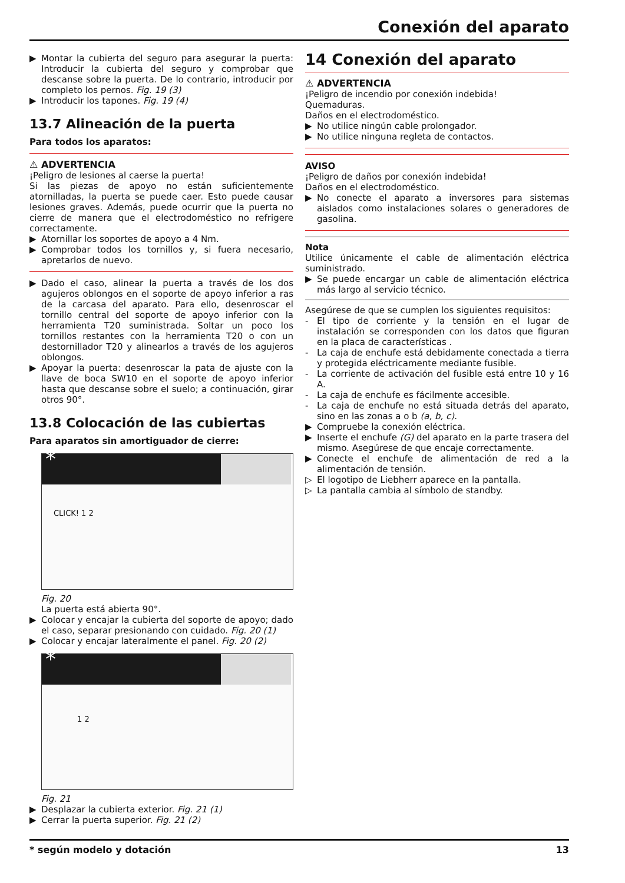Conexión del aparato
▶ Montar la cubierta del seguro para asegurar la puerta: Introducir la cubierta del seguro y comprobar que descanse sobre la puerta. De lo contrario, introducir por completo los pernos. Fig. 19 (3)
▶ Introducir los tapones. Fig. 19 (4)
13.7 Alineación de la puerta
Para todos los aparatos:
⚠ ADVERTENCIA
¡Peligro de lesiones al caerse la puerta!
Si las piezas de apoyo no están suficientemente atornilladas, la puerta se puede caer. Esto puede causar lesiones graves. Además, puede ocurrir que la puerta no cierre de manera que el electrodoméstico no refrigere correctamente.
▶ Atornillar los soportes de apoyo a 4 Nm.
▶ Comprobar todos los tornillos y, si fuera necesario, apretarlos de nuevo.
▶ Dado el caso, alinear la puerta a través de los dos agujeros oblongos en el soporte de apoyo inferior a ras de la carcasa del aparato. Para ello, desenroscar el tornillo central del soporte de apoyo inferior con la herramienta T20 suministrada. Soltar un poco los tornillos restantes con la herramienta T20 o con un destornillador T20 y alinearlos a través de los agujeros oblongos.
▶ Apoyar la puerta: desenroscar la pata de ajuste con la llave de boca SW10 en el soporte de apoyo inferior hasta que descanse sobre el suelo; a continuación, girar otros 90°.
13.8 Colocación de las cubiertas
Para aparatos sin amortiguador de cierre:
*
CLICK! 1 2
Fig. 20
La puerta está abierta 90°.
▶ Colocar y encajar la cubierta del soporte de apoyo; dado el caso, separar presionando con cuidado. Fig. 20 (1)
▶ Colocar y encajar lateralmente el panel. Fig. 20 (2)
*
1 2
Fig. 21
▶ Desplazar la cubierta exterior. Fig. 21 (1)
▶ Cerrar la puerta superior. Fig. 21 (2)
14 Conexión del aparato
⚠ ADVERTENCIA
¡Peligro de incendio por conexión indebida!
Quemaduras.
Daños en el electrodoméstico.
▶ No utilice ningún cable prolongador.
▶ No utilice ninguna regleta de contactos.
AVISO
¡Peligro de daños por conexión indebida!
Daños en el electrodoméstico.
▶ No conecte el aparato a inversores para sistemas aislados como instalaciones solares o generadores de gasolina.
Nota
Utilice únicamente el cable de alimentación eléctrica suministrado.
▶ Se puede encargar un cable de alimentación eléctrica más largo al servicio técnico.
Asegúrese de que se cumplen los siguientes requisitos:
- El tipo de corriente y la tensión en el lugar de instalación se corresponden con los datos que figuran en la placa de características .
- La caja de enchufe está debidamente conectada a tierra y protegida eléctricamente mediante fusible.
- La corriente de activación del fusible está entre 10 y 16 A.
- La caja de enchufe es fácilmente accesible.
- La caja de enchufe no está situada detrás del aparato, sino en las zonas a o b (a, b, c).
▶ Compruebe la conexión eléctrica.
▶ Inserte el enchufe (G) del aparato en la parte trasera del mismo. Asegúrese de que encaje correctamente.
▶ Conecte el enchufe de alimentación de red a la alimentación de tensión.
▷ El logotipo de Liebherr aparece en la pantalla.
▷ La pantalla cambia al símbolo de standby.
* según modelo y dotación 13